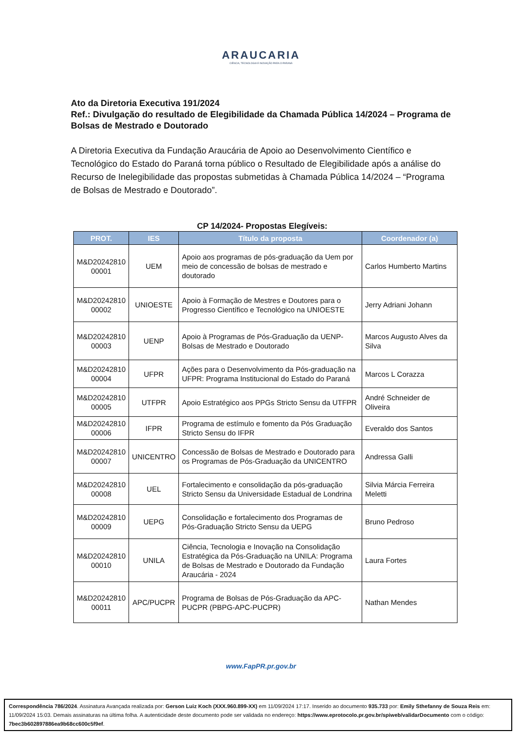ARAUCARIA
CIÊNCIA, TECNOLOGIA E INOVAÇÃO PARA O PARANÁ
Ato da Diretoria Executiva 191/2024
Ref.: Divulgação do resultado de Elegibilidade da Chamada Pública 14/2024 – Programa de Bolsas de Mestrado e Doutorado
A Diretoria Executiva da Fundação Araucária de Apoio ao Desenvolvimento Científico e Tecnológico do Estado do Paraná torna público o Resultado de Elegibilidade após a análise do Recurso de Inelegibilidade das propostas submetidas à Chamada Pública 14/2024 – “Programa de Bolsas de Mestrado e Doutorado”.
CP 14/2024- Propostas Elegíveis:
| PROT. | IES | Título da proposta | Coordenador (a) |
| --- | --- | --- | --- |
| M&D20242810 00001 | UEM | Apoio aos programas de pós-graduação da Uem por meio de concessão de bolsas de mestrado e doutorado | Carlos Humberto Martins |
| M&D20242810 00002 | UNIOESTE | Apoio à Formação de Mestres e Doutores para o Progresso Científico e Tecnológico na UNIOESTE | Jerry Adriani Johann |
| M&D20242810 00003 | UENP | Apoio à Programas de Pós-Graduação da UENP-Bolsas de Mestrado e Doutorado | Marcos Augusto Alves da Silva |
| M&D20242810 00004 | UFPR | Ações para o Desenvolvimento da Pós-graduação na UFPR: Programa Institucional do Estado do Paraná | Marcos L Corazza |
| M&D20242810 00005 | UTFPR | Apoio Estratégico aos PPGs Stricto Sensu da UTFPR | André Schneider de Oliveira |
| M&D20242810 00006 | IFPR | Programa de estímulo e fomento da Pós Graduação Stricto Sensu do IFPR | Everaldo dos Santos |
| M&D20242810 00007 | UNICENTRO | Concessão de Bolsas de Mestrado e Doutorado para os Programas de Pós-Graduação da UNICENTRO | Andressa Galli |
| M&D20242810 00008 | UEL | Fortalecimento e consolidação da pós-graduação Stricto Sensu da Universidade Estadual de Londrina | Silvia Márcia Ferreira Meletti |
| M&D20242810 00009 | UEPG | Consolidação e fortalecimento dos Programas de Pós-Graduação Stricto Sensu da UEPG | Bruno Pedroso |
| M&D20242810 00010 | UNILA | Ciência, Tecnologia e Inovação na Consolidação Estratégica da Pós-Graduação na UNILA: Programa de Bolsas de Mestrado e Doutorado da Fundação Araucária - 2024 | Laura Fortes |
| M&D20242810 00011 | APC/PUCPR | Programa de Bolsas de Pós-Graduação da APC-PUCPR (PBPG-APC-PUCPR) | Nathan Mendes |
www.FapPR.pr.gov.br
Correspondência 786/2024. Assinatura Avançada realizada por: Gerson Luiz Koch (XXX.960.899-XX) em 11/09/2024 17:17. Inserido ao documento 935.733 por: Emily Sthefanny de Souza Reis em: 11/09/2024 15:03. Demais assinaturas na última folha. A autenticidade deste documento pode ser validada no endereço: https://www.eprotocolo.pr.gov.br/spiweb/validarDocumento com o código: 7bec3b602897886ea9b68cc600c5f9ef.